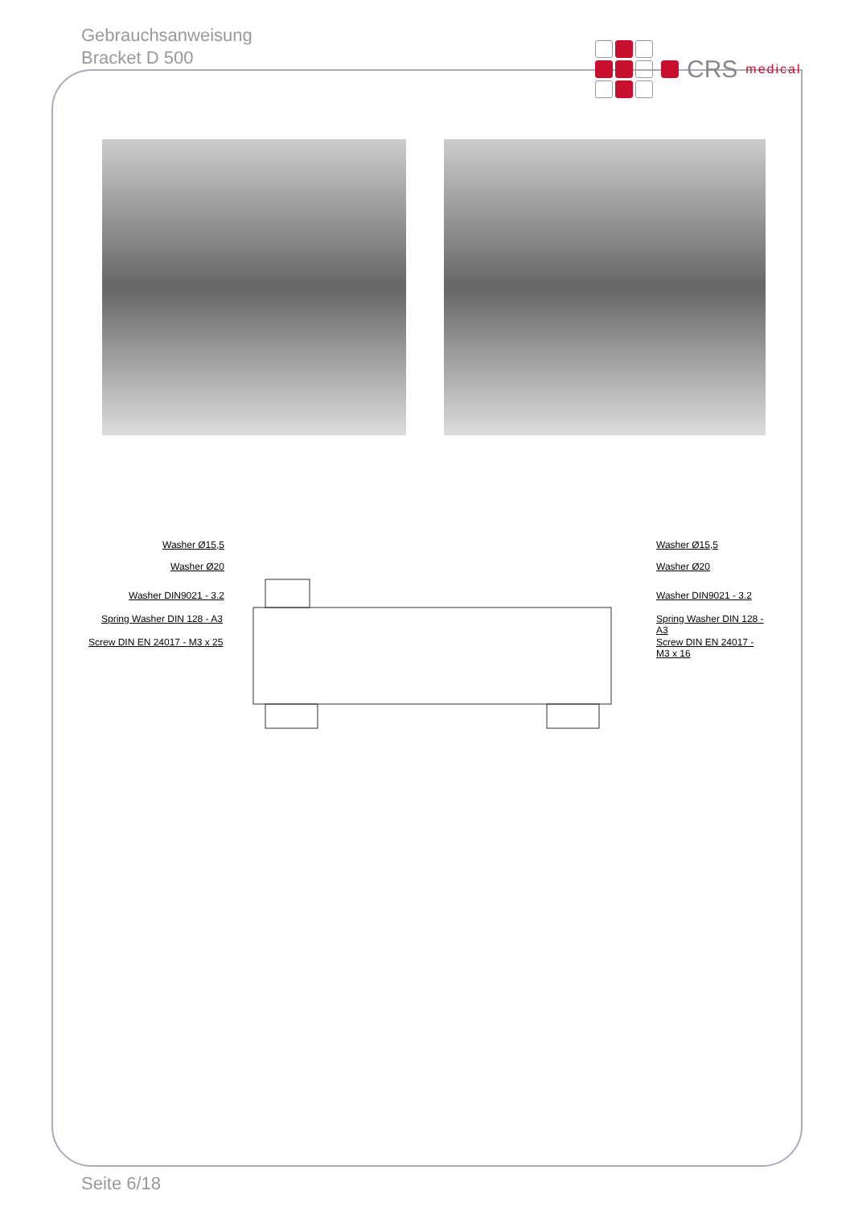Gebrauchsanweisung
Bracket D 500
CRS medical
Washer Ø15,5
Washer Ø20
Washer DIN9021 - 3.2
Spring Washer DIN 128 - A3
Screw DIN EN 24017 - M3 x 25
Washer Ø15,5
Washer Ø20
Washer DIN9021 - 3.2
Spring Washer DIN 128 - A3
Screw DIN EN 24017 - M3 x 16
Seite 6/18